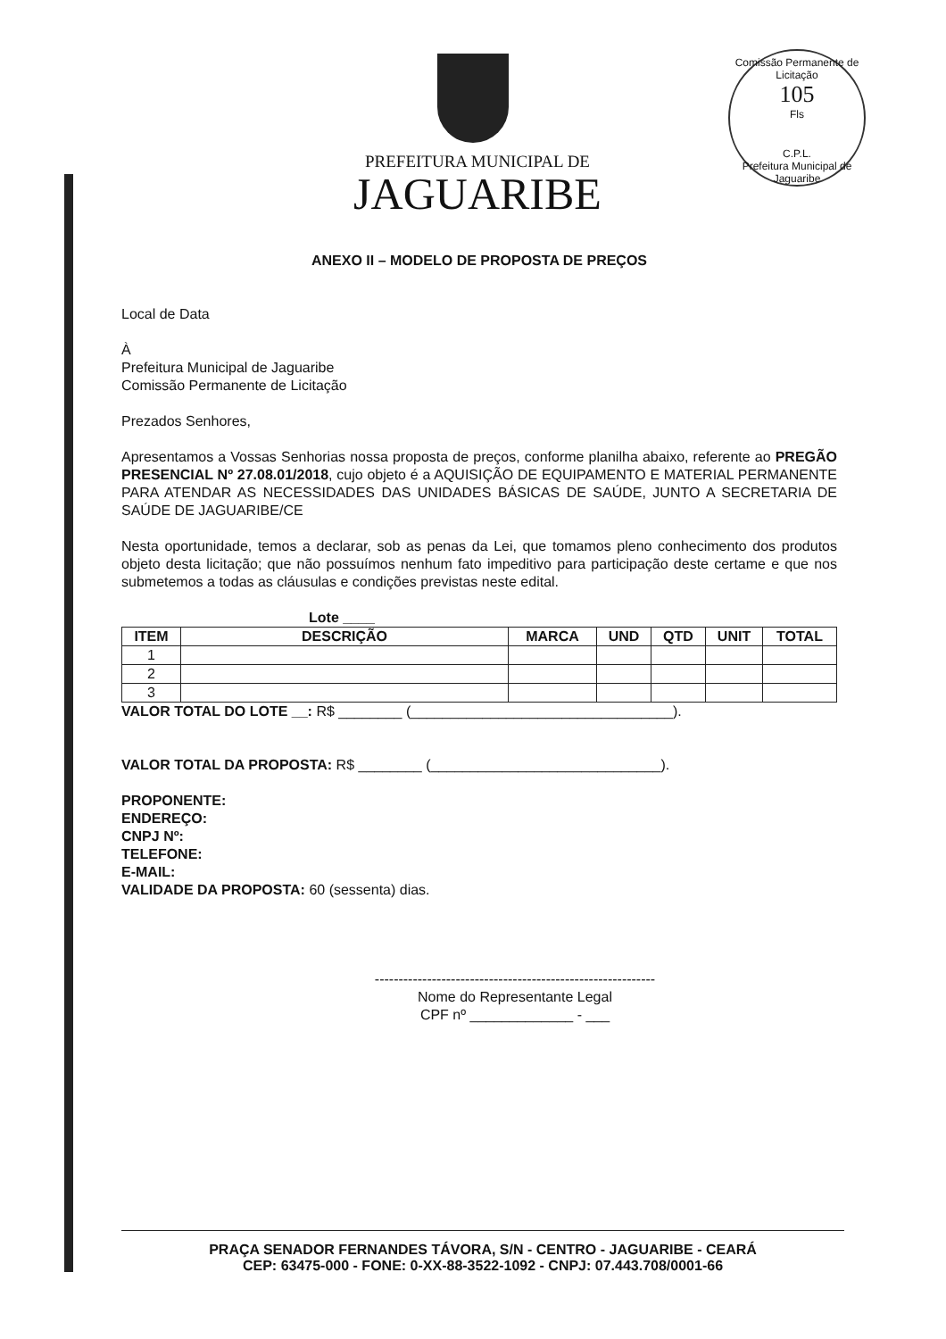Comissão Permanente de Licitação
105
Fls
C.P.L.
Prefeitura Municipal de Jaguaribe
PREFEITURA MUNICIPAL DE
JAGUARIBE
ANEXO II – MODELO DE PROPOSTA DE PREÇOS
Local de Data
À
Prefeitura Municipal de Jaguaribe
Comissão Permanente de Licitação
Prezados Senhores,
Apresentamos a Vossas Senhorias nossa proposta de preços, conforme planilha abaixo, referente ao PREGÃO PRESENCIAL Nº 27.08.01/2018, cujo objeto é a AQUISIÇÃO DE EQUIPAMENTO E MATERIAL PERMANENTE PARA ATENDAR AS NECESSIDADES DAS UNIDADES BÁSICAS DE SAÚDE, JUNTO A SECRETARIA DE SAÚDE DE JAGUARIBE/CE
Nesta oportunidade, temos a declarar, sob as penas da Lei, que tomamos pleno conhecimento dos produtos objeto desta licitação; que não possuímos nenhum fato impeditivo para participação deste certame e que nos submetemos a todas as cláusulas e condições previstas neste edital.
Lote ____
| ITEM | DESCRIÇÃO | MARCA | UND | QTD | UNIT | TOTAL |
| --- | --- | --- | --- | --- | --- | --- |
| 1 | | | | | | |
| 2 | | | | | | |
| 3 | | | | | | |
VALOR TOTAL DO LOTE __: R$ ________ (_________________________________).
VALOR TOTAL DA PROPOSTA: R$ ________ (_____________________________).
PROPONENTE:
ENDEREÇO:
CNPJ Nº:
TELEFONE:
E-MAIL:
VALIDADE DA PROPOSTA: 60 (sessenta) dias.
-----------------------------------------------------------
Nome do Representante Legal
CPF nº _____________ - ___
PRAÇA SENADOR FERNANDES TÁVORA, S/N - CENTRO - JAGUARIBE - CEARÁ
CEP: 63475-000 - FONE: 0-XX-88-3522-1092 - CNPJ: 07.443.708/0001-66